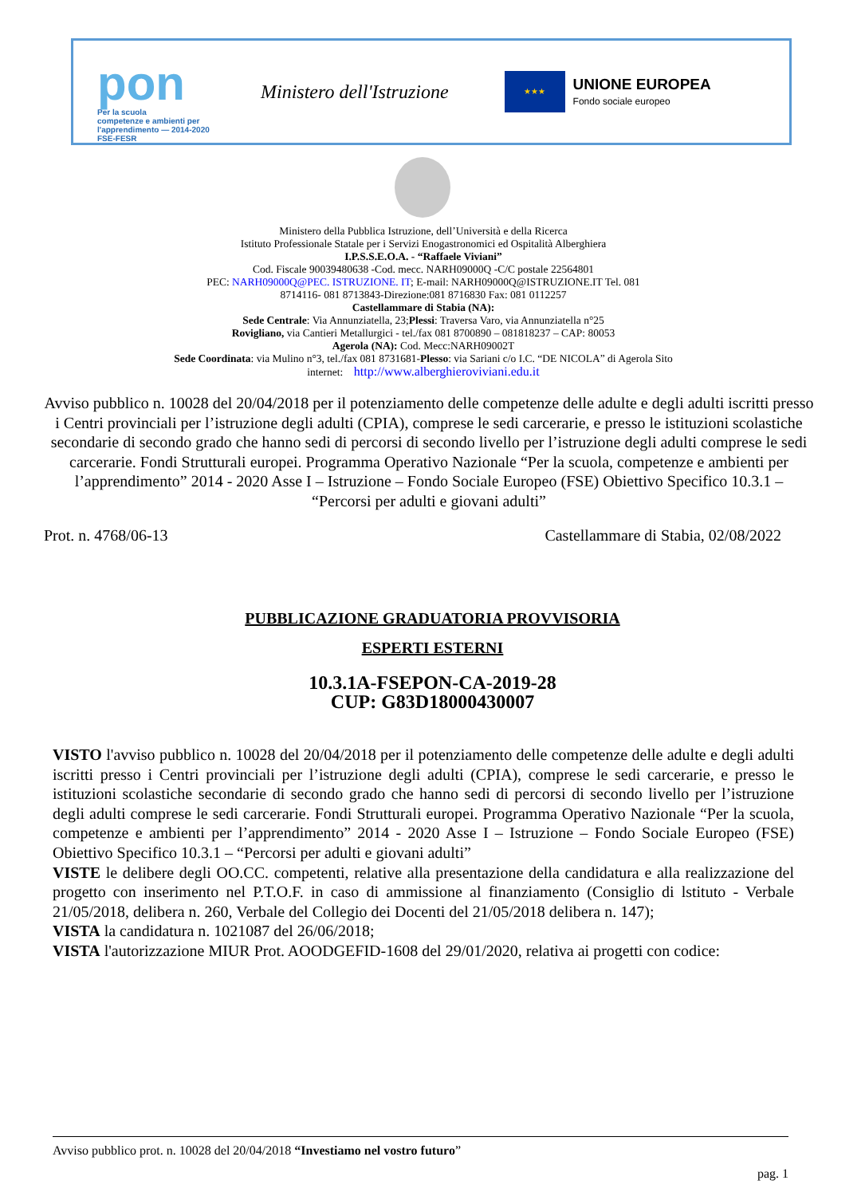pon
Per la scuola
competenze e ambienti per l'apprendimento — 2014-2020 FSE-FESR
Ministero dell'Istruzione
★★★
UNIONE EUROPEA
Fondo sociale europeo
Ministero della Pubblica Istruzione, dell’Università e della Ricerca
Istituto Professionale Statale per i Servizi Enogastronomici ed Ospitalità Alberghiera
I.P.S.S.E.O.A. - “Raffaele Viviani”
Cod. Fiscale 90039480638 -Cod. mecc. NARH09000Q -C/C postale 22564801
PEC: NARH09000Q@PEC. ISTRUZIONE. IT; E-mail: NARH09000Q@ISTRUZIONE.IT Tel. 081
8714116- 081 8713843-Direzione:081 8716830 Fax: 081 0112257
Castellammare di Stabia (NA):
Sede Centrale: Via Annunziatella, 23;Plessi: Traversa Varo, via Annunziatella n°25
Rovigliano, via Cantieri Metallurgici - tel./fax 081 8700890 – 081818237 – CAP: 80053
Agerola (NA): Cod. Mecc:NARH09002T
Sede Coordinata: via Mulino n°3, tel./fax 081 8731681-Plesso: via Sariani c/o I.C. “DE NICOLA” di Agerola Sito
internet: http://www.alberghieroviviani.edu.it
Avviso pubblico n. 10028 del 20/04/2018 per il potenziamento delle competenze delle adulte e degli adulti iscritti presso i Centri provinciali per l’istruzione degli adulti (CPIA), comprese le sedi carcerarie, e presso le istituzioni scolastiche secondarie di secondo grado che hanno sedi di percorsi di secondo livello per l’istruzione degli adulti comprese le sedi carcerarie. Fondi Strutturali europei. Programma Operativo Nazionale “Per la scuola, competenze e ambienti per l’apprendimento” 2014 - 2020 Asse I – Istruzione – Fondo Sociale Europeo (FSE) Obiettivo Specifico 10.3.1 – “Percorsi per adulti e giovani adulti”
Prot. n. 4768/06-13 Castellammare di Stabia, 02/08/2022
PUBBLICAZIONE GRADUATORIA PROVVISORIA
ESPERTI ESTERNI
10.3.1A-FSEPON-CA-2019-28
CUP: G83D18000430007
VISTO l'avviso pubblico n. 10028 del 20/04/2018 per il potenziamento delle competenze delle adulte e degli adulti iscritti presso i Centri provinciali per l’istruzione degli adulti (CPIA), comprese le sedi carcerarie, e presso le istituzioni scolastiche secondarie di secondo grado che hanno sedi di percorsi di secondo livello per l’istruzione degli adulti comprese le sedi carcerarie. Fondi Strutturali europei. Programma Operativo Nazionale “Per la scuola, competenze e ambienti per l’apprendimento” 2014 - 2020 Asse I – Istruzione – Fondo Sociale Europeo (FSE) Obiettivo Specifico 10.3.1 – “Percorsi per adulti e giovani adulti”
VISTE le delibere degli OO.CC. competenti, relative alla presentazione della candidatura e alla realizzazione del progetto con inserimento nel P.T.O.F. in caso di ammissione al finanziamento (Consiglio di lstituto - Verbale 21/05/2018, delibera n. 260, Verbale del Collegio dei Docenti del 21/05/2018 delibera n. 147);
VISTA la candidatura n. 1021087 del 26/06/2018;
VISTA l'autorizzazione MIUR Prot. AOODGEFID-1608 del 29/01/2020, relativa ai progetti con codice:
Avviso pubblico prot. n. 10028 del 20/04/2018 “Investiamo nel vostro futuro”
pag. 1